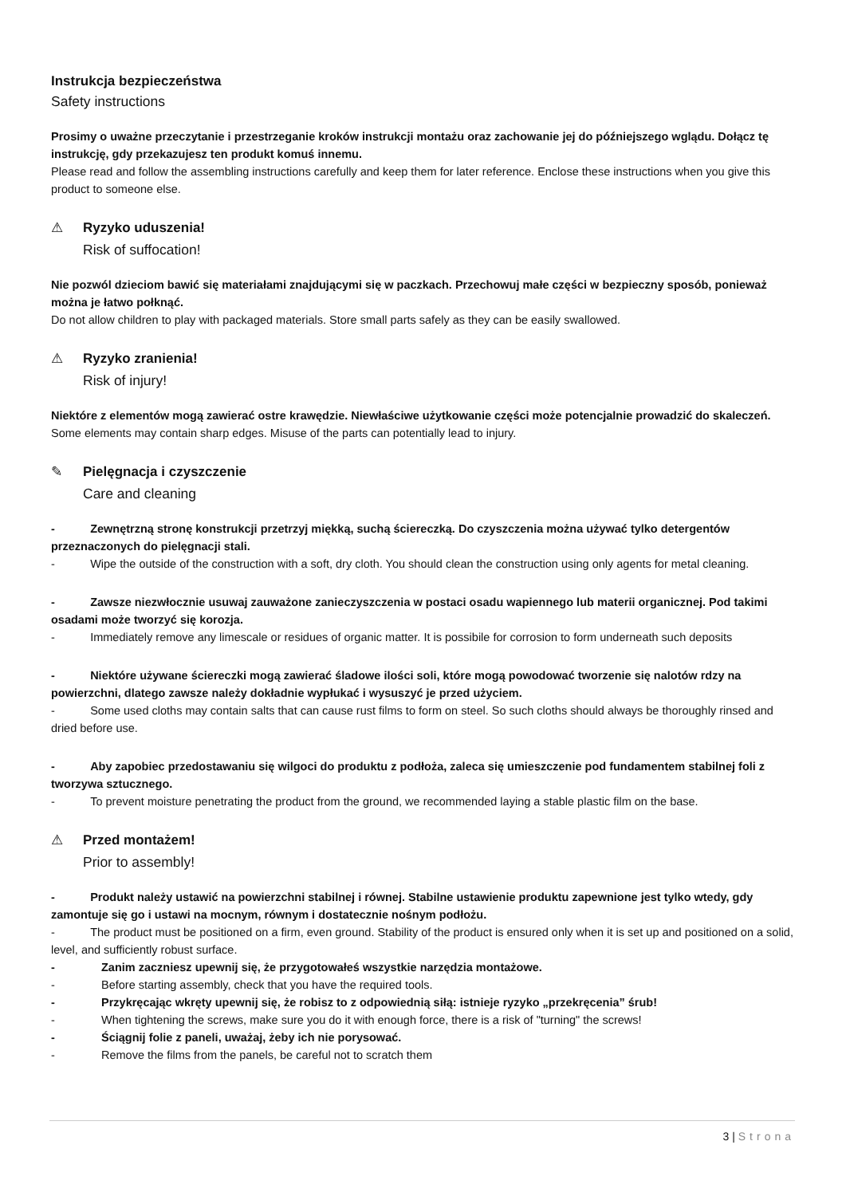Instrukcja bezpieczeństwa
Safety instructions
Prosimy o uważne przeczytanie i przestrzeganie kroków instrukcji montażu oraz zachowanie jej do późniejszego wglądu. Dołącz tę instrukcję, gdy przekazujesz ten produkt komuś innemu.
Please read and follow the assembling instructions carefully and keep them for later reference. Enclose these instructions when you give this product to someone else.
⚠ Ryzyko uduszenia!
Risk of suffocation!
Nie pozwól dzieciom bawić się materiałami znajdującymi się w paczkach. Przechowuj małe części w bezpieczny sposób, ponieważ można je łatwo połknąć.
Do not allow children to play with packaged materials. Store small parts safely as they can be easily swallowed.
⚠ Ryzyko zranienia!
Risk of injury!
Niektóre z elementów mogą zawierać ostre krawędzie. Niewłaściwe użytkowanie części może potencjalnie prowadzić do skaleczeń.
Some elements may contain sharp edges. Misuse of the parts can potentially lead to injury.
✎ Pielęgnacja i czyszczenie
Care and cleaning
- Zewnętrzną stronę konstrukcji przetrzyj miękką, suchą ściereczką. Do czyszczenia można używać tylko detergentów przeznaczonych do pielęgnacji stali.
- Wipe the outside of the construction with a soft, dry cloth. You should clean the construction using only agents for metal cleaning.
- Zawsze niezwłocznie usuwaj zauważone zanieczyszczenia w postaci osadu wapiennego lub materii organicznej. Pod takimi osadami może tworzyć się korozja.
- Immediately remove any limescale or residues of organic matter. It is possibile for corrosion to form underneath such deposits
- Niektóre używane ściereczki mogą zawierać śladowe ilości soli, które mogą powodować tworzenie się nalotów rdzy na powierzchni, dlatego zawsze należy dokładnie wypłukać i wysuszyć je przed użyciem.
- Some used cloths may contain salts that can cause rust films to form on steel. So such cloths should always be thoroughly rinsed and dried before use.
- Aby zapobiec przedostawaniu się wilgoci do produktu z podłoża, zaleca się umieszczenie pod fundamentem stabilnej foli z tworzywa sztucznego.
- To prevent moisture penetrating the product from the ground, we recommended laying a stable plastic film on the base.
⚠ Przed montażem!
Prior to assembly!
- Produkt należy ustawić na powierzchni stabilnej i równej. Stabilne ustawienie produktu zapewnione jest tylko wtedy, gdy zamontuje się go i ustawi na mocnym, równym i dostatecznie nośnym podłożu.
- The product must be positioned on a firm, even ground. Stability of the product is ensured only when it is set up and positioned on a solid, level, and sufficiently robust surface.
- Zanim zaczniesz upewnij się, że przygotowałeś wszystkie narzędzia montażowe.
- Before starting assembly, check that you have the required tools.
- Przykręcając wkręty upewnij się, że robisz to z odpowiednią siłą: istnieje ryzyko „przekręcenia” śrub!
- When tightening the screws, make sure you do it with enough force, there is a risk of "turning" the screws!
- Ściągnij folie z paneli, uważaj, żeby ich nie porysować.
- Remove the films from the panels, be careful not to scratch them
3 | Strona